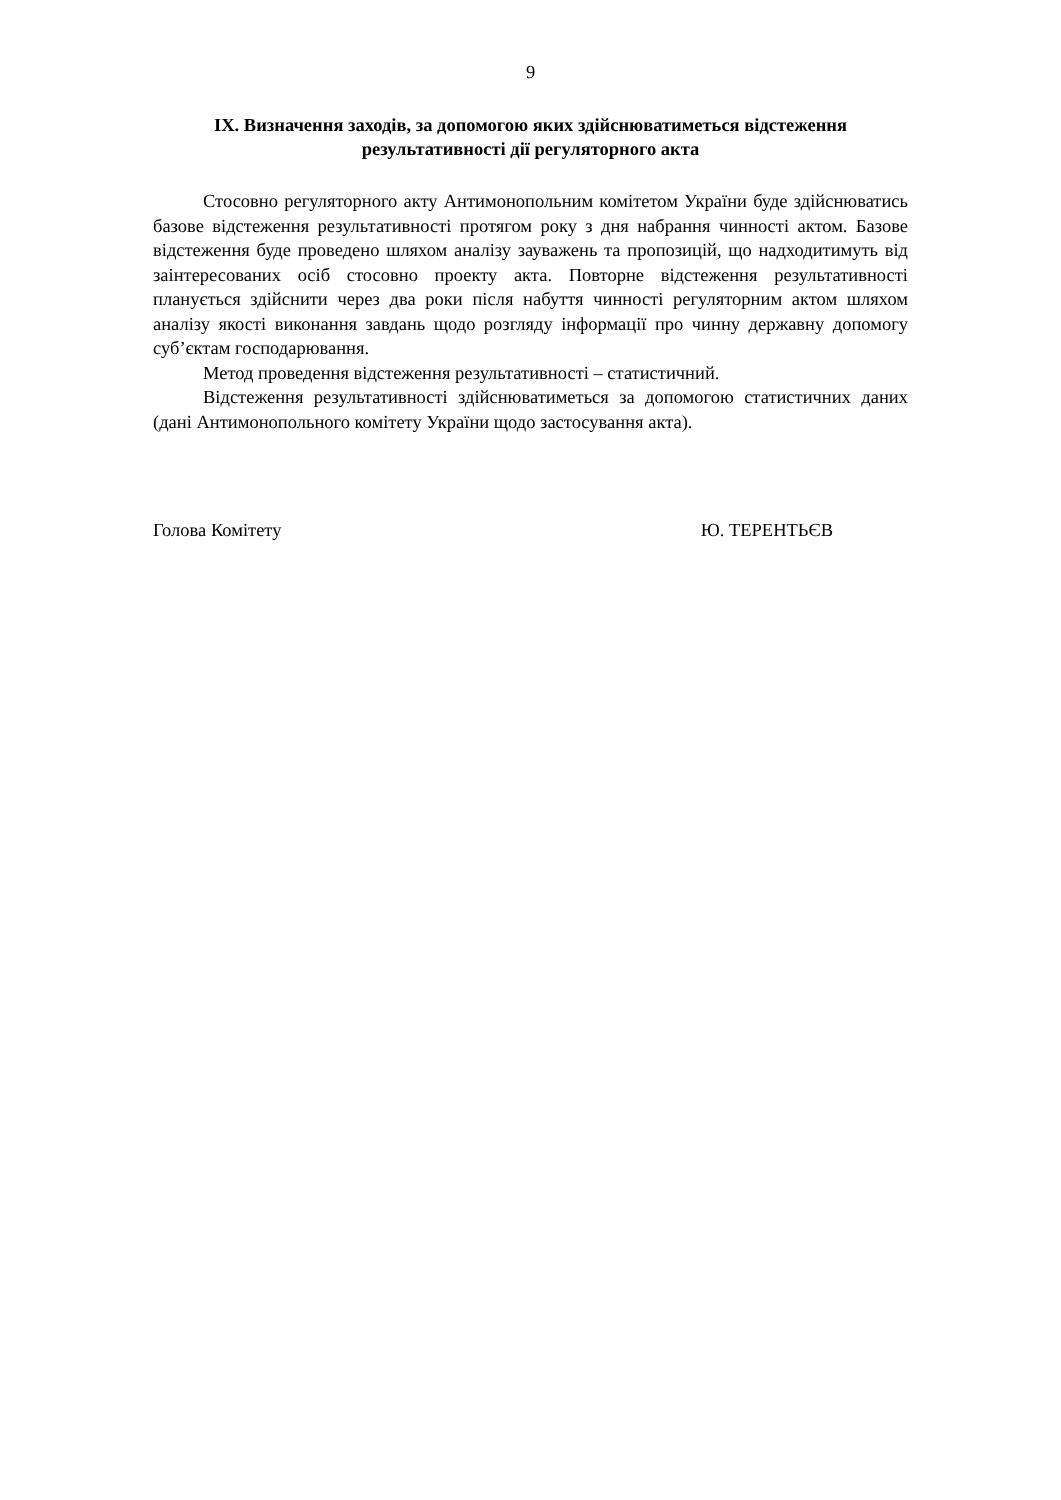9
IX. Визначення заходів, за допомогою яких здійснюватиметься відстеження результативності дії регуляторного акта
Стосовно регуляторного акту Антимонопольним комітетом України буде здійснюватись базове відстеження результативності протягом року з дня набрання чинності актом. Базове відстеження буде проведено шляхом аналізу зауважень та пропозицій, що надходитимуть від заінтересованих осіб стосовно проекту акта. Повторне відстеження результативності планується здійснити через два роки після набуття чинності регуляторним актом шляхом аналізу якості виконання завдань щодо розгляду інформації про чинну державну допомогу суб’єктам господарювання.
Метод проведення відстеження результативності – статистичний.
Відстеження результативності здійснюватиметься за допомогою статистичних даних (дані Антимонопольного комітету України щодо застосування акта).
Голова Комітету Ю. ТЕРЕНТЬЄВ